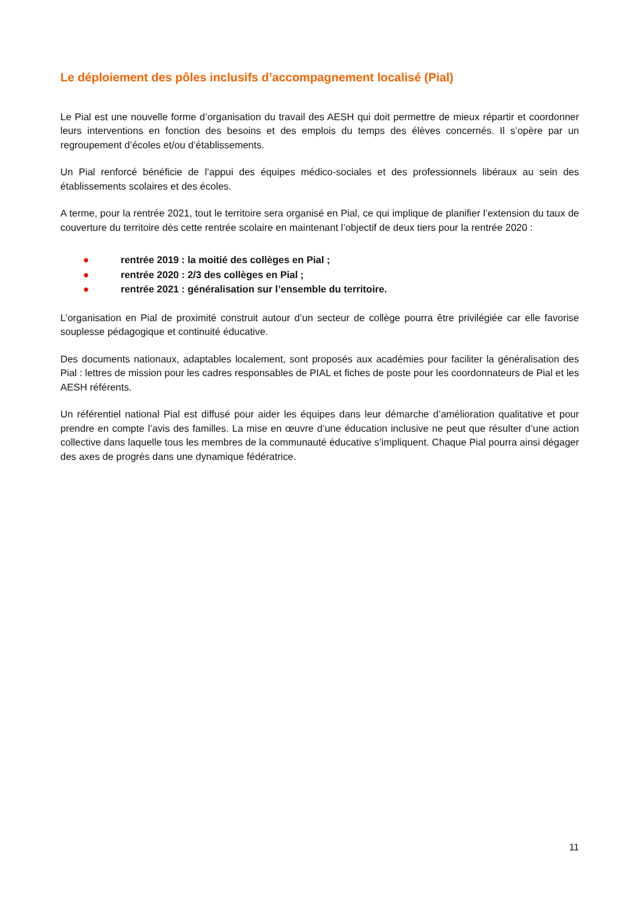Le déploiement des pôles inclusifs d’accompagnement localisé (Pial)
Le Pial est une nouvelle forme d’organisation du travail des AESH qui doit permettre de mieux répartir et coordonner leurs interventions en fonction des besoins et des emplois du temps des élèves concernés. Il s’opère par un regroupement d’écoles et/ou d’établissements.
Un Pial renforcé bénéficie de l’appui des équipes médico-sociales et des professionnels libéraux au sein des établissements scolaires et des écoles.
A terme, pour la rentrée 2021, tout le territoire sera organisé en Pial, ce qui implique de planifier l’extension du taux de couverture du territoire dès cette rentrée scolaire en maintenant l’objectif de deux tiers pour la rentrée 2020 :
● rentrée 2019 : la moitié des collèges en Pial ;
● rentrée 2020 : 2/3 des collèges en Pial ;
● rentrée 2021 : généralisation sur l’ensemble du territoire.
L’organisation en Pial de proximité construit autour d’un secteur de collège pourra être privilégiée car elle favorise souplesse pédagogique et continuité éducative.
Des documents nationaux, adaptables localement, sont proposés aux académies pour faciliter la généralisation des Pial : lettres de mission pour les cadres responsables de PIAL et fiches de poste pour les coordonnateurs de Pial et les AESH référents.
Un référentiel national Pial est diffusé pour aider les équipes dans leur démarche d’amélioration qualitative et pour prendre en compte l’avis des familles. La mise en œuvre d’une éducation inclusive ne peut que résulter d’une action collective dans laquelle tous les membres de la communauté éducative s’impliquent. Chaque Pial pourra ainsi dégager des axes de progrès dans une dynamique fédératrice.
11